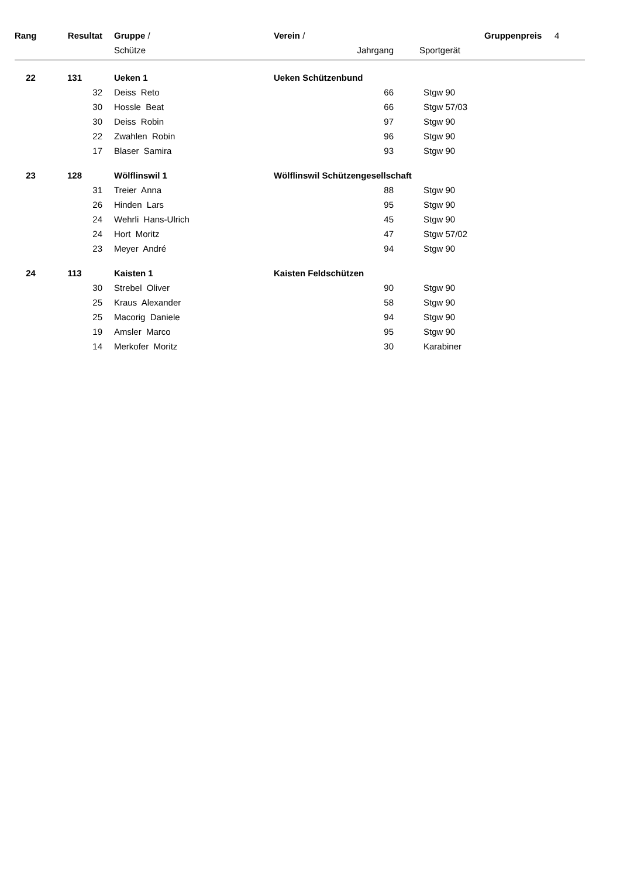| Rang | Resultat | Gruppe / | Verein / | | | Gruppenpreis | 4 |
| | | Schütze | Jahrgang | | Sportgerät | | |
| 22 | 131 | Ueken 1 | Ueken Schützenbund | | | | |
| | 32 | Deiss Reto | 66 | | Stgw 90 | | |
| | 30 | Hossle Beat | 66 | | Stgw 57/03 | | |
| | 30 | Deiss Robin | 97 | | Stgw 90 | | |
| | 22 | Zwahlen Robin | 96 | | Stgw 90 | | |
| | 17 | Blaser Samira | 93 | | Stgw 90 | | |
| 23 | 128 | Wölflinswil 1 | Wölflinswil Schützengesellschaft | | | | |
| | 31 | Treier Anna | 88 | | Stgw 90 | | |
| | 26 | Hinden Lars | 95 | | Stgw 90 | | |
| | 24 | Wehrli Hans-Ulrich | 45 | | Stgw 90 | | |
| | 24 | Hort Moritz | 47 | | Stgw 57/02 | | |
| | 23 | Meyer André | 94 | | Stgw 90 | | |
| 24 | 113 | Kaisten 1 | Kaisten Feldschützen | | | | |
| | 30 | Strebel Oliver | 90 | | Stgw 90 | | |
| | 25 | Kraus Alexander | 58 | | Stgw 90 | | |
| | 25 | Macorig Daniele | 94 | | Stgw 90 | | |
| | 19 | Amsler Marco | 95 | | Stgw 90 | | |
| | 14 | Merkofer Moritz | 30 | | Karabiner | | |